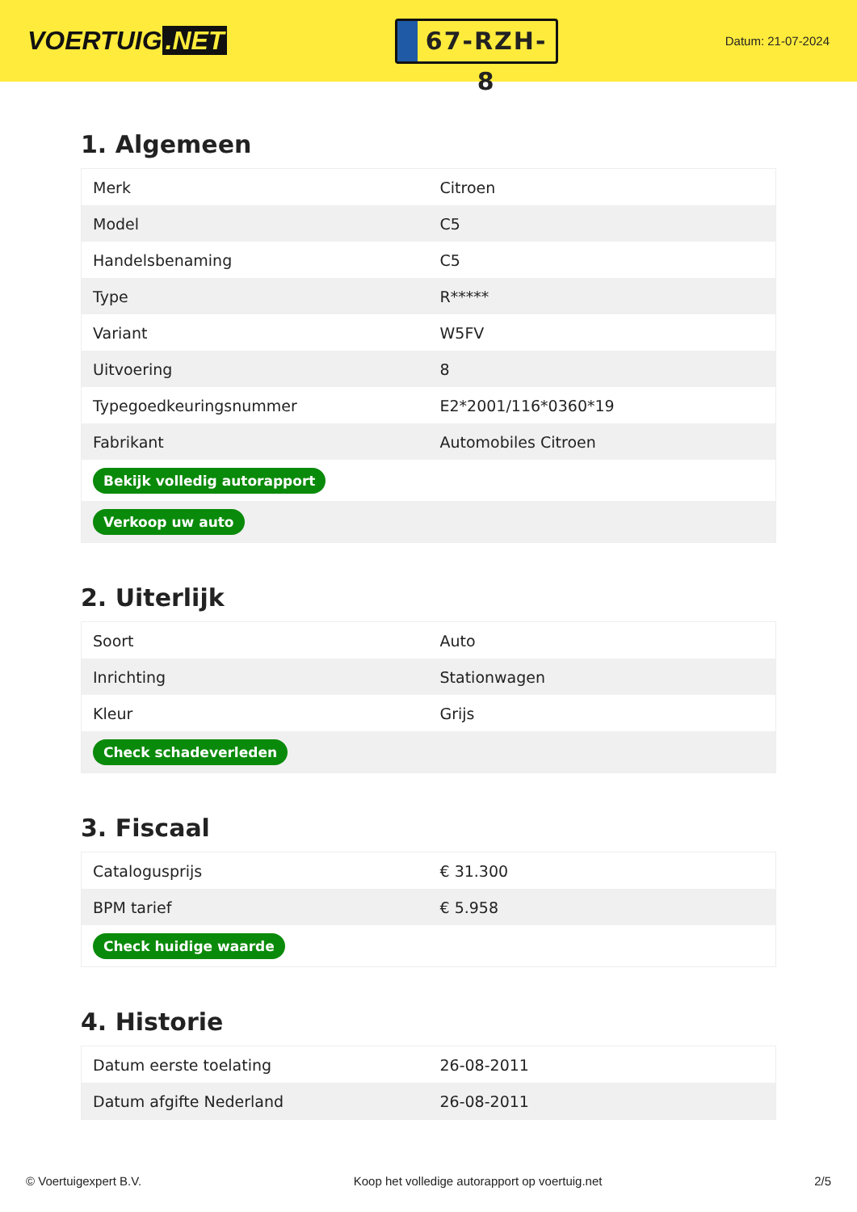VOERTUIG.NET
67-RZH-8
Datum: 21-07-2024
1. Algemeen
| Merk | Citroen |
| Model | C5 |
| Handelsbenaming | C5 |
| Type | R***** |
| Variant | W5FV |
| Uitvoering | 8 |
| Typegoedkeuringsnummer | E2*2001/116*0360*19 |
| Fabrikant | Automobiles Citroen |
| Bekijk volledig autorapport | |
| Verkoop uw auto | |
2. Uiterlijk
| Soort | Auto |
| Inrichting | Stationwagen |
| Kleur | Grijs |
| Check schadeverleden | |
3. Fiscaal
| Catalogusprijs | € 31.300 |
| BPM tarief | € 5.958 |
| Check huidige waarde | |
4. Historie
| Datum eerste toelating | 26-08-2011 |
| Datum afgifte Nederland | 26-08-2011 |
© Voertuigexpert B.V. Koop het volledige autorapport op voertuig.net 2/5